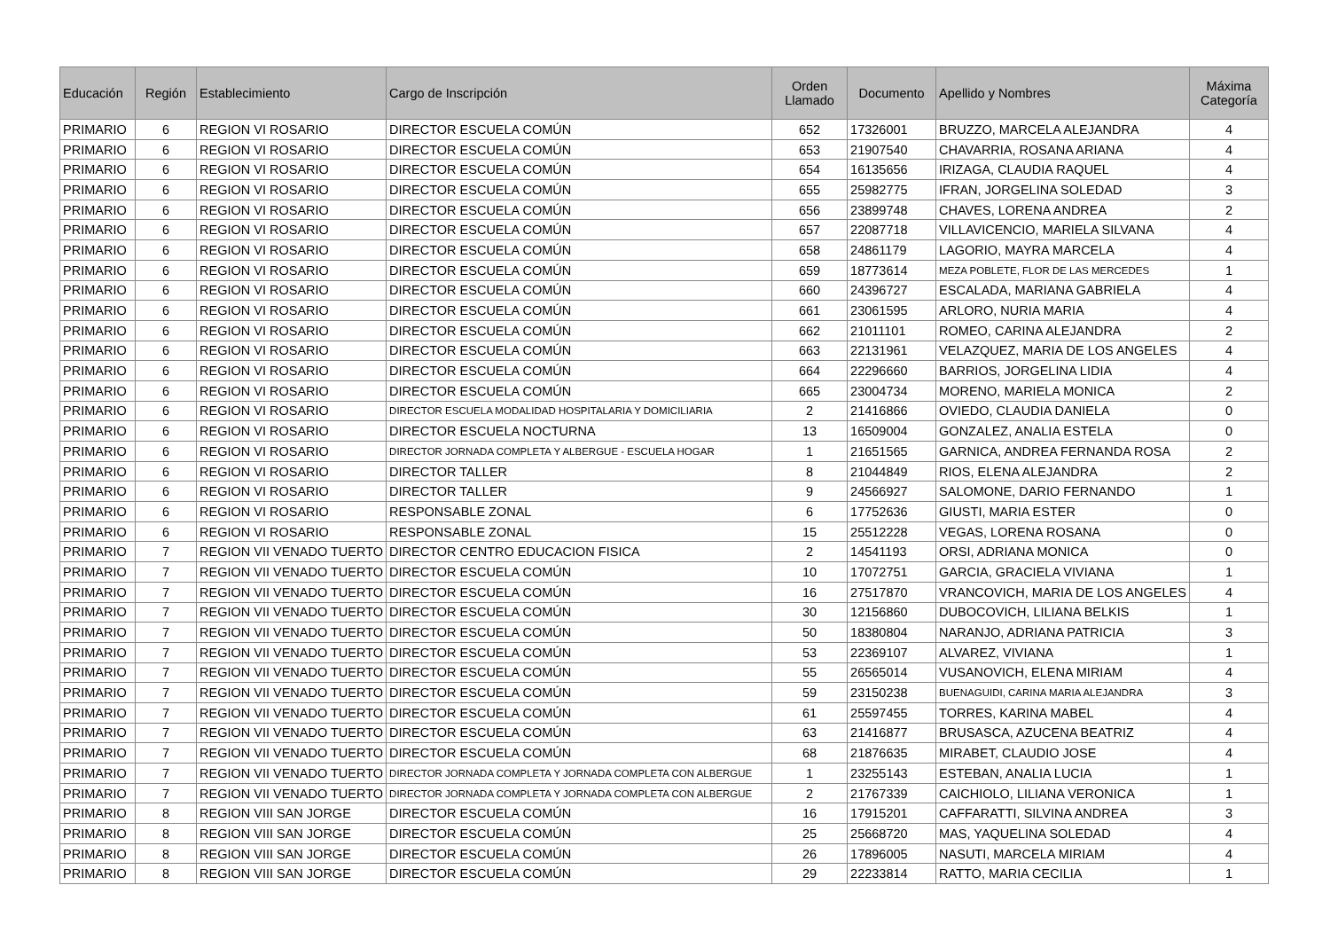| Educación | Región | Establecimiento | Cargo de Inscripción | Orden Llamado | Documento | Apellido y Nombres | Máxima Categoría |
| --- | --- | --- | --- | --- | --- | --- | --- |
| PRIMARIO | 6 | REGION VI ROSARIO | DIRECTOR ESCUELA COMÚN | 652 | 17326001 | BRUZZO, MARCELA ALEJANDRA | 4 |
| PRIMARIO | 6 | REGION VI ROSARIO | DIRECTOR ESCUELA COMÚN | 653 | 21907540 | CHAVARRIA, ROSANA ARIANA | 4 |
| PRIMARIO | 6 | REGION VI ROSARIO | DIRECTOR ESCUELA COMÚN | 654 | 16135656 | IRIZAGA, CLAUDIA RAQUEL | 4 |
| PRIMARIO | 6 | REGION VI ROSARIO | DIRECTOR ESCUELA COMÚN | 655 | 25982775 | IFRAN, JORGELINA SOLEDAD | 3 |
| PRIMARIO | 6 | REGION VI ROSARIO | DIRECTOR ESCUELA COMÚN | 656 | 23899748 | CHAVES, LORENA ANDREA | 2 |
| PRIMARIO | 6 | REGION VI ROSARIO | DIRECTOR ESCUELA COMÚN | 657 | 22087718 | VILLAVICENCIO, MARIELA SILVANA | 4 |
| PRIMARIO | 6 | REGION VI ROSARIO | DIRECTOR ESCUELA COMÚN | 658 | 24861179 | LAGORIO, MAYRA MARCELA | 4 |
| PRIMARIO | 6 | REGION VI ROSARIO | DIRECTOR ESCUELA COMÚN | 659 | 18773614 | MEZA POBLETE, FLOR DE LAS MERCEDES | 1 |
| PRIMARIO | 6 | REGION VI ROSARIO | DIRECTOR ESCUELA COMÚN | 660 | 24396727 | ESCALADA, MARIANA GABRIELA | 4 |
| PRIMARIO | 6 | REGION VI ROSARIO | DIRECTOR ESCUELA COMÚN | 661 | 23061595 | ARLORO, NURIA MARIA | 4 |
| PRIMARIO | 6 | REGION VI ROSARIO | DIRECTOR ESCUELA COMÚN | 662 | 21011101 | ROMEO, CARINA ALEJANDRA | 2 |
| PRIMARIO | 6 | REGION VI ROSARIO | DIRECTOR ESCUELA COMÚN | 663 | 22131961 | VELAZQUEZ, MARIA DE LOS ANGELES | 4 |
| PRIMARIO | 6 | REGION VI ROSARIO | DIRECTOR ESCUELA COMÚN | 664 | 22296660 | BARRIOS, JORGELINA LIDIA | 4 |
| PRIMARIO | 6 | REGION VI ROSARIO | DIRECTOR ESCUELA COMÚN | 665 | 23004734 | MORENO, MARIELA MONICA | 2 |
| PRIMARIO | 6 | REGION VI ROSARIO | DIRECTOR ESCUELA MODALIDAD HOSPITALARIA Y DOMICILIARIA | 2 | 21416866 | OVIEDO, CLAUDIA DANIELA | 0 |
| PRIMARIO | 6 | REGION VI ROSARIO | DIRECTOR ESCUELA NOCTURNA | 13 | 16509004 | GONZALEZ, ANALIA ESTELA | 0 |
| PRIMARIO | 6 | REGION VI ROSARIO | DIRECTOR JORNADA COMPLETA Y ALBERGUE - ESCUELA HOGAR | 1 | 21651565 | GARNICA, ANDREA FERNANDA ROSA | 2 |
| PRIMARIO | 6 | REGION VI ROSARIO | DIRECTOR TALLER | 8 | 21044849 | RIOS, ELENA ALEJANDRA | 2 |
| PRIMARIO | 6 | REGION VI ROSARIO | DIRECTOR TALLER | 9 | 24566927 | SALOMONE, DARIO FERNANDO | 1 |
| PRIMARIO | 6 | REGION VI ROSARIO | RESPONSABLE ZONAL | 6 | 17752636 | GIUSTI, MARIA ESTER | 0 |
| PRIMARIO | 6 | REGION VI ROSARIO | RESPONSABLE ZONAL | 15 | 25512228 | VEGAS, LORENA ROSANA | 0 |
| PRIMARIO | 7 | REGION VII VENADO TUERTO | DIRECTOR CENTRO EDUCACION FISICA | 2 | 14541193 | ORSI, ADRIANA MONICA | 0 |
| PRIMARIO | 7 | REGION VII VENADO TUERTO | DIRECTOR ESCUELA COMÚN | 10 | 17072751 | GARCIA, GRACIELA VIVIANA | 1 |
| PRIMARIO | 7 | REGION VII VENADO TUERTO | DIRECTOR ESCUELA COMÚN | 16 | 27517870 | VRANCOVICH, MARIA DE LOS ANGELES | 4 |
| PRIMARIO | 7 | REGION VII VENADO TUERTO | DIRECTOR ESCUELA COMÚN | 30 | 12156860 | DUBOCOVICH, LILIANA BELKIS | 1 |
| PRIMARIO | 7 | REGION VII VENADO TUERTO | DIRECTOR ESCUELA COMÚN | 50 | 18380804 | NARANJO, ADRIANA PATRICIA | 3 |
| PRIMARIO | 7 | REGION VII VENADO TUERTO | DIRECTOR ESCUELA COMÚN | 53 | 22369107 | ALVAREZ, VIVIANA | 1 |
| PRIMARIO | 7 | REGION VII VENADO TUERTO | DIRECTOR ESCUELA COMÚN | 55 | 26565014 | VUSANOVICH, ELENA MIRIAM | 4 |
| PRIMARIO | 7 | REGION VII VENADO TUERTO | DIRECTOR ESCUELA COMÚN | 59 | 23150238 | BUENAGUIDI, CARINA MARIA ALEJANDRA | 3 |
| PRIMARIO | 7 | REGION VII VENADO TUERTO | DIRECTOR ESCUELA COMÚN | 61 | 25597455 | TORRES, KARINA MABEL | 4 |
| PRIMARIO | 7 | REGION VII VENADO TUERTO | DIRECTOR ESCUELA COMÚN | 63 | 21416877 | BRUSASCA, AZUCENA BEATRIZ | 4 |
| PRIMARIO | 7 | REGION VII VENADO TUERTO | DIRECTOR ESCUELA COMÚN | 68 | 21876635 | MIRABET, CLAUDIO JOSE | 4 |
| PRIMARIO | 7 | REGION VII VENADO TUERTO | DIRECTOR JORNADA COMPLETA Y JORNADA COMPLETA CON ALBERGUE | 1 | 23255143 | ESTEBAN, ANALIA LUCIA | 1 |
| PRIMARIO | 7 | REGION VII VENADO TUERTO | DIRECTOR JORNADA COMPLETA Y JORNADA COMPLETA CON ALBERGUE | 2 | 21767339 | CAICHIOLO, LILIANA VERONICA | 1 |
| PRIMARIO | 8 | REGION VIII SAN JORGE | DIRECTOR ESCUELA COMÚN | 16 | 17915201 | CAFFARATTI, SILVINA ANDREA | 3 |
| PRIMARIO | 8 | REGION VIII SAN JORGE | DIRECTOR ESCUELA COMÚN | 25 | 25668720 | MAS, YAQUELINA SOLEDAD | 4 |
| PRIMARIO | 8 | REGION VIII SAN JORGE | DIRECTOR ESCUELA COMÚN | 26 | 17896005 | NASUTI, MARCELA MIRIAM | 4 |
| PRIMARIO | 8 | REGION VIII SAN JORGE | DIRECTOR ESCUELA COMÚN | 29 | 22233814 | RATTO, MARIA CECILIA | 1 |